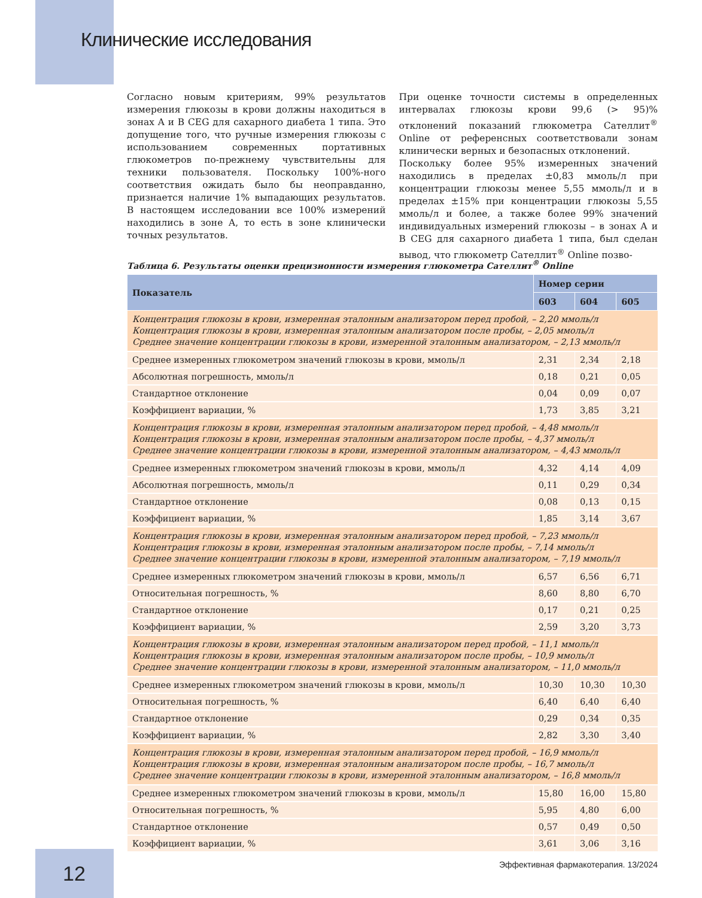Клинические исследования
Согласно новым критериям, 99% результатов измерения глюкозы в крови должны находиться в зонах A и B CEG для сахарного диабета 1 типа. Это допущение того, что ручные измерения глюкозы с использованием современных портативных глюкометров по-прежнему чувствительны для техники пользователя. Поскольку 100%-ного соответствия ожидать было бы неоправданно, признается наличие 1% выпадающих результатов. В настоящем исследовании все 100% измерений находились в зоне A, то есть в зоне клинически точных результатов.
При оценке точности системы в определенных интервалах глюкозы крови 99,6 (> 95)% отклонений показаний глюкометра Сателлит<sup>®</sup> Online от референсных соответствовали зонам клинически верных и безопасных отклонений.
Поскольку более 95% измеренных значений находились в пределах ±0,83 ммоль/л при концентрации глюкозы менее 5,55 ммоль/л и в пределах ±15% при концентрации глюкозы 5,55 ммоль/л и более, а также более 99% значений индивидуальных измерений глюкозы – в зонах A и B CEG для сахарного диабета 1 типа, был сделан вывод, что глюкометр Сателлит<sup>®</sup> Online позво-
Таблица 6. Результаты оценки прецизионности измерения глюкометра Сателлит<sup>®</sup> Online
| Показатель | Номер серии | | |
| --- | --- | --- | --- |
| | 603 | 604 | 605 |
| Концентрация глюкозы в крови, измеренная эталонным анализатором перед пробой, – 2,20 ммоль/л Концентрация глюкозы в крови, измеренная эталонным анализатором после пробы, – 2,05 ммоль/л Среднее значение концентрации глюкозы в крови, измеренной эталонным анализатором, – 2,13 ммоль/л | | | |
| Среднее измеренных глюкометром значений глюкозы в крови, ммоль/л | 2,31 | 2,34 | 2,18 |
| Абсолютная погрешность, ммоль/л | 0,18 | 0,21 | 0,05 |
| Стандартное отклонение | 0,04 | 0,09 | 0,07 |
| Коэффициент вариации, % | 1,73 | 3,85 | 3,21 |
| Концентрация глюкозы в крови, измеренная эталонным анализатором перед пробой, – 4,48 ммоль/л Концентрация глюкозы в крови, измеренная эталонным анализатором после пробы, – 4,37 ммоль/л Среднее значение концентрации глюкозы в крови, измеренной эталонным анализатором, – 4,43 ммоль/л | | | |
| Среднее измеренных глюкометром значений глюкозы в крови, ммоль/л | 4,32 | 4,14 | 4,09 |
| Абсолютная погрешность, ммоль/л | 0,11 | 0,29 | 0,34 |
| Стандартное отклонение | 0,08 | 0,13 | 0,15 |
| Коэффициент вариации, % | 1,85 | 3,14 | 3,67 |
| Концентрация глюкозы в крови, измеренная эталонным анализатором перед пробой, – 7,23 ммоль/л Концентрация глюкозы в крови, измеренная эталонным анализатором после пробы, – 7,14 ммоль/л Среднее значение концентрации глюкозы в крови, измеренной эталонным анализатором, – 7,19 ммоль/л | | | |
| Среднее измеренных глюкометром значений глюкозы в крови, ммоль/л | 6,57 | 6,56 | 6,71 |
| Относительная погрешность, % | 8,60 | 8,80 | 6,70 |
| Стандартное отклонение | 0,17 | 0,21 | 0,25 |
| Коэффициент вариации, % | 2,59 | 3,20 | 3,73 |
| Концентрация глюкозы в крови, измеренная эталонным анализатором перед пробой, – 11,1 ммоль/л Концентрация глюкозы в крови, измеренная эталонным анализатором после пробы, – 10,9 ммоль/л Среднее значение концентрации глюкозы в крови, измеренной эталонным анализатором, – 11,0 ммоль/л | | | |
| Среднее измеренных глюкометром значений глюкозы в крови, ммоль/л | 10,30 | 10,30 | 10,30 |
| Относительная погрешность, % | 6,40 | 6,40 | 6,40 |
| Стандартное отклонение | 0,29 | 0,34 | 0,35 |
| Коэффициент вариации, % | 2,82 | 3,30 | 3,40 |
| Концентрация глюкозы в крови, измеренная эталонным анализатором перед пробой, – 16,9 ммоль/л Концентрация глюкозы в крови, измеренная эталонным анализатором после пробы, – 16,7 ммоль/л Среднее значение концентрации глюкозы в крови, измеренной эталонным анализатором, – 16,8 ммоль/л | | | |
| Среднее измеренных глюкометром значений глюкозы в крови, ммоль/л | 15,80 | 16,00 | 15,80 |
| Относительная погрешность, % | 5,95 | 4,80 | 6,00 |
| Стандартное отклонение | 0,57 | 0,49 | 0,50 |
| Коэффициент вариации, % | 3,61 | 3,06 | 3,16 |
12
Эффективная фармакотерапия. 13/2024